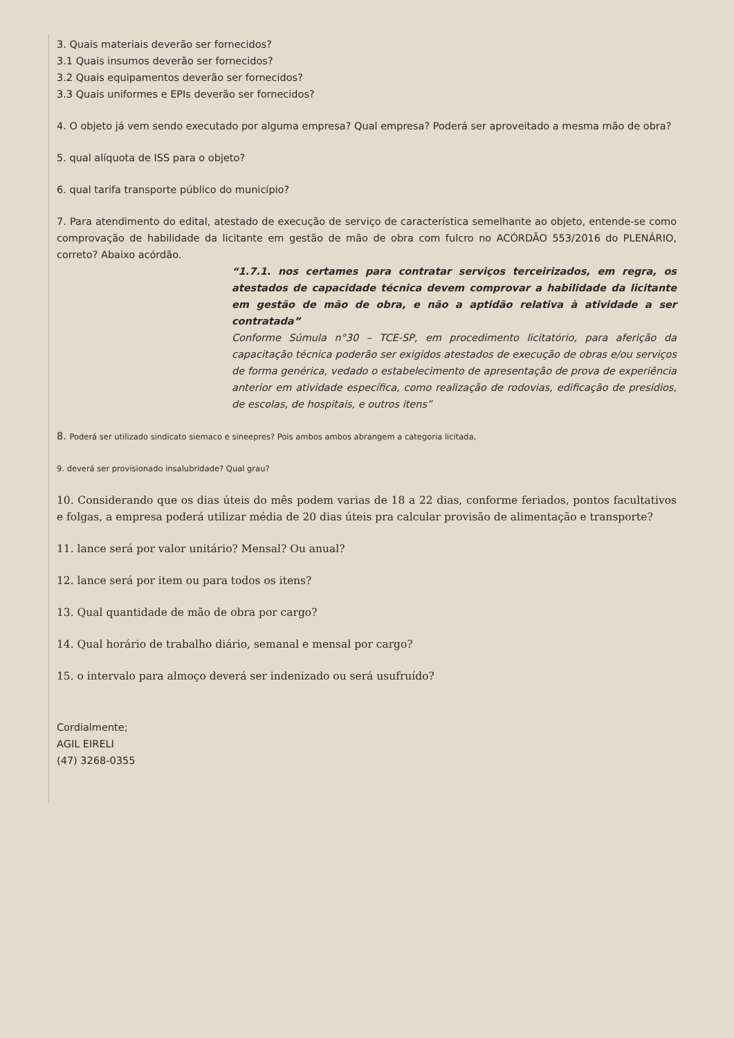3. Quais materiais deverão ser fornecidos?
3.1 Quais insumos deverão ser fornecidos?
3.2 Quais equipamentos deverão ser fornecidos?
3.3 Quais uniformes e EPIs deverão ser fornecidos?
4. O objeto já vem sendo executado por alguma empresa? Qual empresa? Poderá ser aproveitado a mesma mão de obra?
5. qual alíquota de ISS para o objeto?
6. qual tarifa transporte público do município?
7. Para atendimento do edital, atestado de execução de serviço de característica semelhante ao objeto, entende-se como comprovação de habilidade da licitante em gestão de mão de obra com fulcro no ACÓRDÃO 553/2016 do PLENÁRIO, correto? Abaixo acórdão.
“1.7.1. nos certames para contratar serviços terceirizados, em regra, os atestados de capacidade técnica devem comprovar a habilidade da licitante em gestão de mão de obra, e não a aptidão relativa à atividade a ser contratada”
Conforme Súmula n°30 – TCE-SP, em procedimento licitatório, para aferição da capacitação técnica poderão ser exigidos atestados de execução de obras e/ou serviços de forma genérica, vedado o estabelecimento de apresentação de prova de experiência anterior em atividade específica, como realização de rodovias, edificação de presídios, de escolas, de hospitais, e outros itens”
8. Poderá ser utilizado sindicato siemaco e sineepres? Pois ambos ambos abrangem a categoria licitada,
9. deverá ser provisionado insalubridade? Qual grau?
10. Considerando que os dias úteis do mês podem varias de 18 a 22 dias, conforme feriados, pontos facultativos e folgas, a empresa poderá utilizar média de 20 dias úteis pra calcular provisão de alimentação e transporte?
11. lance será por valor unitário? Mensal? Ou anual?
12. lance será por item ou para todos os itens?
13. Qual quantidade de mão de obra por cargo?
14. Qual horário de trabalho diário, semanal e mensal por cargo?
15. o intervalo para almoço deverá ser indenizado ou será usufruído?
Cordialmente;
AGIL EIRELI
(47) 3268-0355